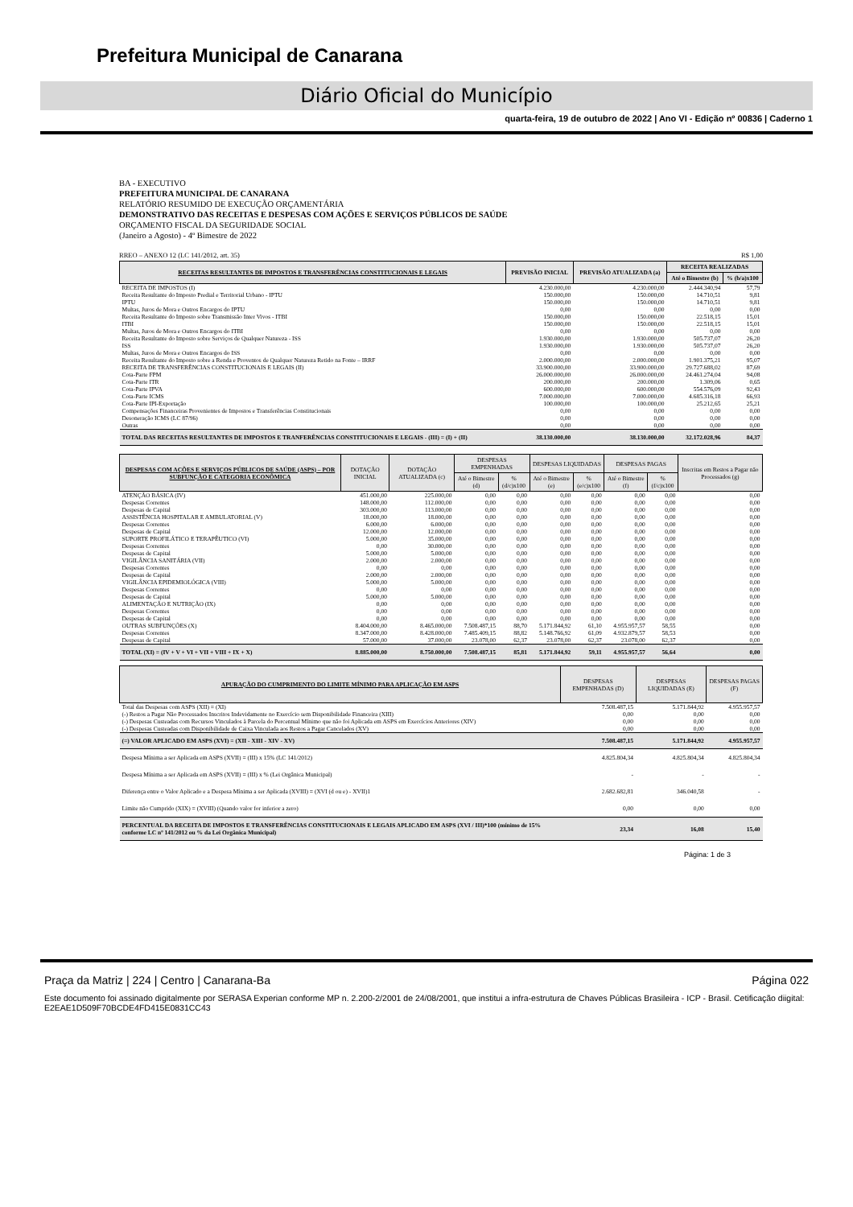Prefeitura Municipal de Canarana
Diário Oficial do Município
quarta-feira, 19 de outubro de 2022 | Ano VI - Edição nº 00836 | Caderno 1
BA - EXECUTIVO
PREFEITURA MUNICIPAL DE CANARANA
RELATÓRIO RESUMIDO DE EXECUÇÃO ORÇAMENTÁRIA
DEMONSTRATIVO DAS RECEITAS E DESPESAS COM AÇÕES E SERVIÇOS PÚBLICOS DE SAÚDE
ORÇAMENTO FISCAL DA SEGURIDADE SOCIAL
(Janeiro a Agosto) - 4º Bimestre de 2022
RREO – ANEXO 12 (LC 141/2012, art. 35) R$ 1,00
| RECEITAS RESULTANTES DE IMPOSTOS E TRANSFERÊNCIAS CONSTITUCIONAIS E LEGAIS | PREVISÃO INICIAL | PREVISÃO ATUALIZADA (a) | RECEITA REALIZADAS | |
| --- | --- | --- | --- | --- |
| | | | Até o Bimestre (b) | % (b/a)x100 |
| RECEITA DE IMPOSTOS (I) | 4.230.000,00 | 4.230.000,00 | 2.444.340,94 | 57,79 |
| Receita Resultante do Imposto Predial e Territorial Urbano - IPTU | 150.000,00 | 150.000,00 | 14.710,51 | 9,81 |
| IPTU | 150.000,00 | 150.000,00 | 14.710,51 | 9,81 |
| Multas, Juros de Mora e Outros Encargos do IPTU | 0,00 | 0,00 | 0,00 | 0,00 |
| Receita Resultante do Imposto sobre Transmissão Inter Vivos - ITBI | 150.000,00 | 150.000,00 | 22.518,15 | 15,01 |
| ITBI | 150.000,00 | 150.000,00 | 22.518,15 | 15,01 |
| Multas, Juros de Mora e Outros Encargos do ITBI | 0,00 | 0,00 | 0,00 | 0,00 |
| Receita Resultante do Imposto sobre Serviços de Qualquer Natureza - ISS | 1.930.000,00 | 1.930.000,00 | 505.737,07 | 26,20 |
| ISS | 1.930.000,00 | 1.930.000,00 | 505.737,07 | 26,20 |
| Multas, Juros de Mora e Outros Encargos do ISS | 0,00 | 0,00 | 0,00 | 0,00 |
| Receita Resultante do Imposto sobre a Renda e Proventos de Qualquer Natureza Retido na Fonte – IRRF | 2.000.000,00 | 2.000.000,00 | 1.901.375,21 | 95,07 |
| RECEITA DE TRANSFERÊNCIAS CONSTITUCIONAIS E LEGAIS (II) | 33.900.000,00 | 33.900.000,00 | 29.727.688,02 | 87,69 |
| Cota-Parte FPM | 26.000.000,00 | 26.000.000,00 | 24.461.274,04 | 94,08 |
| Cota-Parte ITR | 200.000,00 | 200.000,00 | 1.309,06 | 0,65 |
| Cota-Parte IPVA | 600.000,00 | 600.000,00 | 554.576,09 | 92,43 |
| Cota-Parte ICMS | 7.000.000,00 | 7.000.000,00 | 4.685.316,18 | 66,93 |
| Cota-Parte IPI-Exportação | 100.000,00 | 100.000,00 | 25.212,65 | 25,21 |
| Compensações Financeiras Provenientes de Impostos e Transferências Constitucionais | 0,00 | 0,00 | 0,00 | 0,00 |
| Desoneração ICMS (LC 87/96) | 0,00 | 0,00 | 0,00 | 0,00 |
| Outras | 0,00 | 0,00 | 0,00 | 0,00 |
| TOTAL DAS RECEITAS RESULTANTES DE IMPOSTOS E TRANFERÊNCIAS CONSTITUCIONAIS E LEGAIS - (III) = (I) + (II) | 38.130.000,00 | 38.130.000,00 | 32.172.028,96 | 84,37 |
| DESPESAS COM AÇÕES E SERVIÇOS PÚBLICOS DE SAÚDE (ASPS) – POR SUBFUNÇÃO E CATEGORIA ECONÔMICA | DOTAÇÃO INICIAL | DOTAÇÃO ATUALIZADA (c) | DESPESAS EMPENHADAS | | DESPESAS LIQUIDADAS | | DESPESAS PAGAS | | Inscritas em Restos a Pagar não Processados (g) |
| --- | --- | --- | --- | --- | --- | --- | --- | --- | --- |
| | | | Até o Bimestre (d) | % (d/c)x100 | Até o Bimestre (e) | % (e/c)x100 | Até o Bimestre (f) | % (f/c)x100 | |
| ATENÇÃO BÁSICA (IV) | 451.000,00 | 225.000,00 | 0,00 | 0,00 | 0,00 | 0,00 | 0,00 | 0,00 | 0,00 |
| Despesas Correntes | 148.000,00 | 112.000,00 | 0,00 | 0,00 | 0,00 | 0,00 | 0,00 | 0,00 | 0,00 |
| Despesas de Capital | 303.000,00 | 113.000,00 | 0,00 | 0,00 | 0,00 | 0,00 | 0,00 | 0,00 | 0,00 |
| ASSISTÊNCIA HOSPITALAR E AMBULATORIAL (V) | 18.000,00 | 18.000,00 | 0,00 | 0,00 | 0,00 | 0,00 | 0,00 | 0,00 | 0,00 |
| Despesas Correntes | 6.000,00 | 6.000,00 | 0,00 | 0,00 | 0,00 | 0,00 | 0,00 | 0,00 | 0,00 |
| Despesas de Capital | 12.000,00 | 12.000,00 | 0,00 | 0,00 | 0,00 | 0,00 | 0,00 | 0,00 | 0,00 |
| SUPORTE PROFILÁTICO E TERAPÊUTICO (VI) | 5.000,00 | 35.000,00 | 0,00 | 0,00 | 0,00 | 0,00 | 0,00 | 0,00 | 0,00 |
| Despesas Correntes | 0,00 | 30.000,00 | 0,00 | 0,00 | 0,00 | 0,00 | 0,00 | 0,00 | 0,00 |
| Despesas de Capital | 5.000,00 | 5.000,00 | 0,00 | 0,00 | 0,00 | 0,00 | 0,00 | 0,00 | 0,00 |
| VIGILÂNCIA SANITÁRIA (VII) | 2.000,00 | 2.000,00 | 0,00 | 0,00 | 0,00 | 0,00 | 0,00 | 0,00 | 0,00 |
| Despesas Correntes | 0,00 | 0,00 | 0,00 | 0,00 | 0,00 | 0,00 | 0,00 | 0,00 | 0,00 |
| Despesas de Capital | 2.000,00 | 2.000,00 | 0,00 | 0,00 | 0,00 | 0,00 | 0,00 | 0,00 | 0,00 |
| VIGILÂNCIA EPIDEMIOLÓGICA (VIII) | 5.000,00 | 5.000,00 | 0,00 | 0,00 | 0,00 | 0,00 | 0,00 | 0,00 | 0,00 |
| Despesas Correntes | 0,00 | 0,00 | 0,00 | 0,00 | 0,00 | 0,00 | 0,00 | 0,00 | 0,00 |
| Despesas de Capital | 5.000,00 | 5.000,00 | 0,00 | 0,00 | 0,00 | 0,00 | 0,00 | 0,00 | 0,00 |
| ALIMENTAÇÃO E NUTRIÇÃO (IX) | 0,00 | 0,00 | 0,00 | 0,00 | 0,00 | 0,00 | 0,00 | 0,00 | 0,00 |
| Despesas Correntes | 0,00 | 0,00 | 0,00 | 0,00 | 0,00 | 0,00 | 0,00 | 0,00 | 0,00 |
| Despesas de Capital | 0,00 | 0,00 | 0,00 | 0,00 | 0,00 | 0,00 | 0,00 | 0,00 | 0,00 |
| OUTRAS SUBFUNÇÕES (X) | 8.404.000,00 | 8.465.000,00 | 7.508.487,15 | 88,70 | 5.171.844,92 | 61,10 | 4.955.957,57 | 58,55 | 0,00 |
| Despesas Correntes | 8.347.000,00 | 8.428.000,00 | 7.485.409,15 | 88,82 | 5.148.766,92 | 61,09 | 4.932.879,57 | 58,53 | 0,00 |
| Despesas de Capital | 57.000,00 | 37.000,00 | 23.078,00 | 62,37 | 23.078,00 | 62,37 | 23.078,00 | 62,37 | 0,00 |
| TOTAL (XI) = (IV + V + VI + VII + VIII + IX + X) | 8.885.000,00 | 8.750.000,00 | 7.508.487,15 | 85,81 | 5.171.844,92 | 59,11 | 4.955.957,57 | 56,64 | 0,00 |
| APURAÇÃO DO CUMPRIMENTO DO LIMITE MÍNIMO PARA APLICAÇÃO EM ASPS | DESPESAS EMPENHADAS (D) | DESPESAS LIQUIDADAS (E) | DESPESAS PAGAS (F) |
| --- | --- | --- | --- |
| Total das Despesas com ASPS (XII) = (XI) | 7.508.487,15 | 5.171.844,92 | 4.955.957,57 |
| (-) Restos a Pagar Não Processados Inscritos Indevidamente no Exercício sem Disponibilidade Financeira (XIII) | 0,00 | 0,00 | 0,00 |
| (-) Despesas Custeadas com Recursos Vinculados à Parcela do Percentual Mínimo que não foi Aplicada em ASPS em Exercícios Anteriores (XIV) | 0,00 | 0,00 | 0,00 |
| (-) Despesas Custeadas com Disponibilidade de Caixa Vinculada aos Restos a Pagar Cancelados (XV) | 0,00 | 0,00 | 0,00 |
| (=) VALOR APLICADO EM ASPS (XVI) = (XII - XIII - XIV - XV) | 7.508.487,15 | 5.171.844,92 | 4.955.957,57 |
| Despesa Mínima a ser Aplicada em ASPS (XVII) = (III) x 15% (LC 141/2012) | 4.825.804,34 | 4.825.804,34 | 4.825.804,34 |
| Despesa Mínima a ser Aplicada em ASPS (XVII) = (III) x % (Lei Orgânica Municipal) | - | - | - |
| Diferença entre o Valor Aplicado e a Despesa Mínima a ser Aplicada (XVIII) = (XVI (d ou e) - XVII)1 | 2.682.682,81 | 346.040,58 | - |
| Limite não Cumprido (XIX) = (XVIII) (Quando valor for inferior a zero) | 0,00 | 0,00 | 0,00 |
| PERCENTUAL DA RECEITA DE IMPOSTOS E TRANSFERÊNCIAS CONSTITUCIONAIS E LEGAIS APLICADO EM ASPS (XVI / III)*100 (mínimo de 15% conforme LC nº 141/2012 ou % da Lei Orgânica Municipal) | 23,34 | 16,08 | 15,40 |
Página: 1 de 3
Praça da Matriz | 224 | Centro | Canarana-Ba Página 022
Este documento foi assinado digitalmente por SERASA Experian conforme MP n. 2.200-2/2001 de 24/08/2001, que institui a infra-estrutura de Chaves Públicas Brasileira - ICP - Brasil. Cetificação diigital: E2EAE1D509F70BCDE4FD415E0831CC43